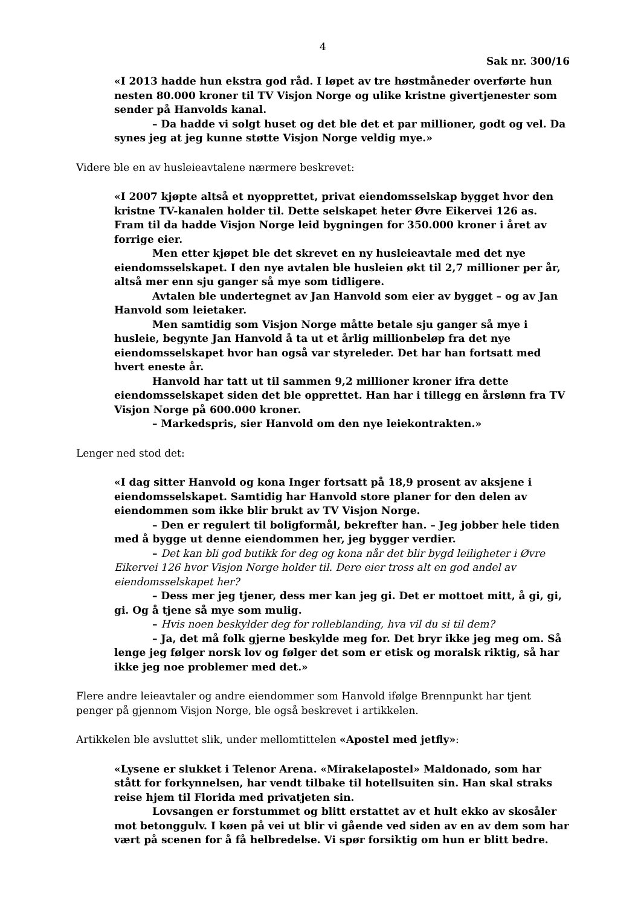4
Sak nr. 300/16
«I 2013 hadde hun ekstra god råd. I løpet av tre høstmåneder overførte hun nesten 80.000 kroner til TV Visjon Norge og ulike kristne givertjenester som sender på Hanvolds kanal.
– Da hadde vi solgt huset og det ble det et par millioner, godt og vel. Da synes jeg at jeg kunne støtte Visjon Norge veldig mye.»
Videre ble en av husleieavtalene nærmere beskrevet:
«I 2007 kjøpte altså et nyopprettet, privat eiendomsselskap bygget hvor den kristne TV-kanalen holder til. Dette selskapet heter Øvre Eikervei 126 as. Fram til da hadde Visjon Norge leid bygningen for 350.000 kroner i året av forrige eier.
Men etter kjøpet ble det skrevet en ny husleieavtale med det nye eiendomsselskapet. I den nye avtalen ble husleien økt til 2,7 millioner per år, altså mer enn sju ganger så mye som tidligere.
Avtalen ble undertegnet av Jan Hanvold som eier av bygget – og av Jan Hanvold som leietaker.
Men samtidig som Visjon Norge måtte betale sju ganger så mye i husleie, begynte Jan Hanvold å ta ut et årlig millionbeløp fra det nye eiendomsselskapet hvor han også var styreleder. Det har han fortsatt med hvert eneste år.
Hanvold har tatt ut til sammen 9,2 millioner kroner ifra dette eiendomsselskapet siden det ble opprettet. Han har i tillegg en årslønn fra TV Visjon Norge på 600.000 kroner.
– Markedspris, sier Hanvold om den nye leiekontrakten.»
Lenger ned stod det:
«I dag sitter Hanvold og kona Inger fortsatt på 18,9 prosent av aksjene i eiendomsselskapet. Samtidig har Hanvold store planer for den delen av eiendommen som ikke blir brukt av TV Visjon Norge.
– Den er regulert til boligformål, bekrefter han. – Jeg jobber hele tiden med å bygge ut denne eiendommen her, jeg bygger verdier.
– Det kan bli god butikk for deg og kona når det blir bygd leiligheter i Øvre Eikervei 126 hvor Visjon Norge holder til. Dere eier tross alt en god andel av eiendomsselskapet her?
– Dess mer jeg tjener, dess mer kan jeg gi. Det er mottoet mitt, å gi, gi, gi. Og å tjene så mye som mulig.
– Hvis noen beskylder deg for rolleblanding, hva vil du si til dem?
– Ja, det må folk gjerne beskylde meg for. Det bryr ikke jeg meg om. Så lenge jeg følger norsk lov og følger det som er etisk og moralsk riktig, så har ikke jeg noe problemer med det.»
Flere andre leieavtaler og andre eiendommer som Hanvold ifølge Brennpunkt har tjent penger på gjennom Visjon Norge, ble også beskrevet i artikkelen.
Artikkelen ble avsluttet slik, under mellomtittelen «Apostel med jetfly»:
«Lysene er slukket i Telenor Arena. «Mirakelapostel» Maldonado, som har stått for forkynnelsen, har vendt tilbake til hotellsuiten sin. Han skal straks reise hjem til Florida med privatjeten sin.
Lovsangen er forstummet og blitt erstattet av et hult ekko av skosåler mot betonggulv. I køen på vei ut blir vi gående ved siden av en av dem som har vært på scenen for å få helbredelse. Vi spør forsiktig om hun er blitt bedre.